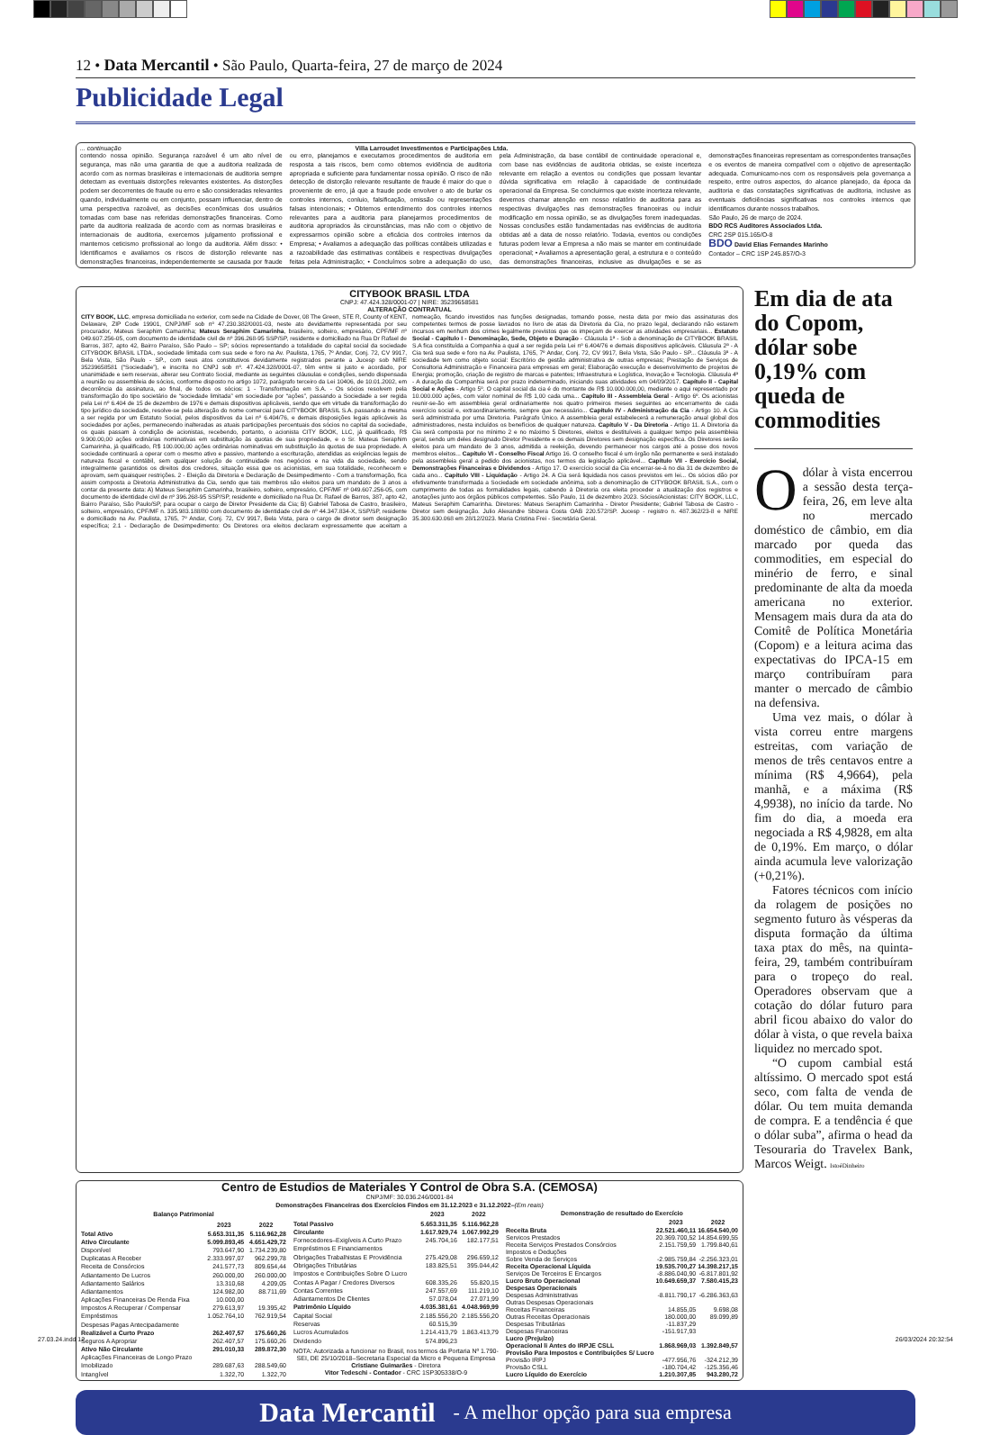12 • Data Mercantil • São Paulo, Quarta-feira, 27 de março de 2024
Publicidade Legal
... continuação Villa Larroudet Investimentos e Participações Ltda.
contendo nossa opinião. Segurança razoável é um alto nível de segurança, mas não uma garantia de que a auditoria realizada de acordo com as normas brasileiras e internacionais de auditoria sempre detectam as eventuais distorções relevantes existentes. As distorções podem ser decorrentes de fraude ou erro e são consideradas relevantes quando, individualmente ou em conjunto, possam influenciar, dentro de uma perspectiva razoável, as decisões econômicas dos usuários tomadas com base nas referidas demonstrações financeiras. Como parte da auditoria realizada de acordo com as normas brasileiras e internacionais de auditoria, exercemos julgamento profissional e mantemos ceticismo profissional ao longo da auditoria. Além disso: • Identificamos e avaliamos os riscos de distorção relevante nas demonstrações financeiras, independentemente se causada por fraude ou erro, planejamos e executamos procedimentos de auditoria em resposta a tais riscos, bem como obtemos evidência de auditoria apropriada e suficiente para fundamentar nossa opinião. O risco de não detecção de distorção relevante resultante de fraude é maior do que o proveniente de erro, já que a fraude pode envolver o ato de burlar os controles internos, conluio, falsificação, omissão ou representações falsas intencionais; • Obtemos entendimento dos controles internos relevantes para a auditoria para planejarmos procedimentos de auditoria apropriados às circunstâncias, mas não com o objetivo de expressarmos opinião sobre a eficácia dos controles internos da Empresa; • Avaliamos a adequação das políticas contábeis utilizadas e a razoabilidade das estimativas contábeis e respectivas divulgações feitas pela Administração; • Concluímos sobre a adequação do uso, pela Administração, da base contábil de continuidade operacional e, com base nas evidências de auditoria obtidas, se existe incerteza relevante em relação a eventos ou condições que possam levantar dúvida significativa em relação à capacidade de continuidade operacional da Empresa. Se concluirmos que existe incerteza relevante, devemos chamar atenção em nosso relatório de auditoria para as respectivas divulgações nas demonstrações financeiras ou incluir modificação em nossa opinião, se as divulgações forem inadequadas. Nossas conclusões estão fundamentadas nas evidências de auditoria obtidas até a data de nosso relatório. Todavia, eventos ou condições futuras podem levar a Empresa a não mais se manter em continuidade operacional; • Avaliamos a apresentação geral, a estrutura e o conteúdo das demonstrações financeiras, inclusive as divulgações e se as demonstrações financeiras representam as correspondentes transações e os eventos de maneira compatível com o objetivo de apresentação adequada. Comunicamo-nos com os responsáveis pela governança a respeito, entre outros aspectos, do alcance planejado, da época da auditoria e das constatações significativas de auditoria, inclusive as eventuais deficiências significativas nos controles internos que identificamos durante nossos trabalhos.
São Paulo, 26 de março de 2024.
BDO RCS Auditores Associados Ltda.
CRC 2SP 015.165/O-8
BDO David Elias Fernandes Marinho
Contador – CRC 1SP 245.857/O-3
CITYBOOK BRASIL LTDA
CNPJ: 47.424.328/0001-07 | NIRE: 35239658581
ALTERAÇÃO CONTRATUAL
CITY BOOK, LLC, empresa domiciliada no exterior, com sede na Cidade de Dover, 08 The Green, STE R, County of KENT, Delaware, ZIP Code 19901, CNPJ/MF sob nº 47.230.382/0001-03, neste ato devidamente representada por seu procurador, Mateus Seraphim Camarinha; Mateus Seraphim Camarinha, brasileiro, solteiro, empresário, CPF/MF nº 049.607.256-05, com documento de identidade civil de nº 396.268-95 SSP/SP, residente e domiciliado na Rua Dr Rafael de Barros, 387, apto 42, Bairro Paraíso, São Paulo – SP; sócios representando a totalidade do capital social da sociedade CITYBOOK BRASIL LTDA., sociedade limitada com sua sede e foro na Av. Paulista, 1765, 7º Andar, Conj. 72, CV 9917, Bela Vista, São Paulo - SP., com seus atos constitutivos devidamente registrados perante a Jucesp sob NIRE 35239658581 (“Sociedade”), e inscrita no CNPJ sob nº. 47.424.328/0001-07, têm entre si justo e acordado, por unanimidade e sem reservas, alterar seu Contrato Social, mediante as seguintes cláusulas e condições, sendo dispensada a reunião ou assembleia de sócios, conforme disposto no artigo 1072, parágrafo terceiro da Lei 10406, de 10.01.2002, em decorrência da assinatura, ao final, de todos os sócios: 1 - Transformação em S.A. - Os sócios resolvem pela transformação do tipo societário de “sociedade limitada” em sociedade por “ações”, passando a Sociedade a ser regida pela Lei nº 6.404 de 15 de dezembro de 1976 e demais dispositivos aplicáveis, sendo que em virtude da transformação do tipo jurídico da sociedade, resolve-se pela alteração do nome comercial para CITYBOOK BRASIL S.A. passando a mesma a ser regida por um Estatuto Social, pelos dispositivos da Lei nº 6.404/76, e demais disposições legais aplicáveis às sociedades por ações, permanecendo inalteradas as atuais participações percentuais dos sócios no capital da sociedade, os quais passam à condição de acionistas, recebendo, portanto, o acionista CITY BOOK, LLC, já qualificado, R$ 9.900.00,00 ações ordinárias nominativas em substituição às quotas de sua propriedade, e o Sr. Mateus Seraphim Camarinha, já qualificado, R$ 100.000,00 ações ordinárias nominativas em substituição às quotas de sua propriedade. A sociedade continuará a operar com o mesmo ativo e passivo, mantendo a escrituração, atendidas as exigências legais de natureza fiscal e contábil, sem qualquer solução de continuidade nos negócios e na vida da sociedade, sendo integralmente garantidos os direitos dos credores, situação essa que os acionistas, em sua totalidade, reconhecem e aprovam, sem quaisquer restrições. 2 - Eleição da Diretoria e Declaração de Desimpedimento - Com a transformação, fica assim composta a Diretoria Administrativa da Cia, sendo que tais membros são eleitos para um mandato de 3 anos a contar da presente data: A) Mateus Seraphim Camarinha, brasileiro, solteiro, empresário, CPF/MF nº 049.607.256-05, com documento de identidade civil de nº 396.268-95 SSP/SP, residente e domiciliado na Rua Dr. Rafael de Barros, 387, apto 42, Bairro Paraíso, São Paulo/SP, para ocupar o cargo de Diretor Presidente da Cia; B) Gabriel Tabosa de Castro, brasileiro, solteiro, empresário, CPF/MF n. 335.983.188/80 com documento de identidade civil de nº 44.347.834-X, SSP/SP, residente e domiciliado na Av. Paulista, 1765, 7º Andar, Conj. 72, CV 9917, Bela Vista, para o cargo de diretor sem designação específica; 2.1 - Declaração de Desimpedimento: Os Diretores ora eleitos declaram expressamente que aceitam a nomeação, ficando investidos nas funções designadas, tomando posse, nesta data por meio das assinaturas dos competentes termos de posse lavrados no livro de atas da Diretoria da Cia, no prazo legal, declarando não estarem incursos em nenhum dos crimes legalmente previstos que os impeçam de exercer as atividades empresariais... Estatuto Social - Capítulo I - Denominação, Sede, Objeto e Duração - Cláusula 1ª - Sob a denominação de CITYBOOK BRASIL S.A fica constituída a Companhia a qual a ser regida pela Lei nº 6.404/76 e demais dispositivos aplicáveis. Cláusula 2ª - A Cia terá sua sede e foro na Av. Paulista, 1765, 7º Andar, Conj. 72, CV 9917, Bela Vista, São Paulo - SP... Cláusula 3ª - A sociedade tem como objeto social: Escritório de gestão administrativa de outras empresas; Prestação de Serviços de Consultoria Administração e Financeira para empresas em geral; Elaboração execução e desenvolvimento de projetos de Energia; promoção, criação de registro de marcas e patentes; Infraestrutura e Logística, Inovação e Tecnologia. Cláusula 4ª - A duração da Companhia será por prazo indeterminado, iniciando suas atividades em 04/09/2017. Capítulo II - Capital Social e Ações - Artigo 5º. O capital social da cia é do montante de R$ 10.000.000,00, mediante o aqui representado por 10.000.000 ações, com valor nominal de R$ 1,00 cada uma... Capítulo III - Assembleia Geral - Artigo 6º. Os acionistas reunir-se-ão em assembleia geral ordinariamente nos quatro primeiros meses seguintes ao encerramento de cada exercício social e, extraordinariamente, sempre que necessário... Capítulo IV - Administração da Cia - Artigo 10. A Cia será administrada por uma Diretoria. Parágrafo Único. A assembleia geral estabelecerá a remuneração anual global dos administradores, nesta incluídos os benefícios de qualquer natureza. Capítulo V - Da Diretoria - Artigo 11. A Diretoria da Cia será composta por no mínimo 2 e no máximo 5 Diretores, eleitos e destituíveis a qualquer tempo pela assembleia geral, sendo um deles designado Diretor Presidente e os demais Diretores sem designação específica. Os Diretores serão eleitos para um mandato de 3 anos, admitida a reeleição, devendo permanecer nos cargos até a posse dos novos membros eleitos... Capítulo VI - Conselho Fiscal Artigo 16. O conselho fiscal é um órgão não permanente e será instalado pela assembleia geral a pedido dos acionistas, nos termos da legislação aplicável... Capítulo VII - Exercício Social, Demonstrações Financeiras e Dividendos - Artigo 17. O exercício social da Cia encerrar-se-á no dia 31 de dezembro de cada ano... Capítulo VIII - Liquidação - Artigo 24. A Cia será liquidada nos casos previstos em lei... Os sócios dão por efetivamente transformada a Sociedade em sociedade anônima, sob a denominação de CITYBOOK BRASIL S.A., com o cumprimento de todas as formalidades legais, cabendo à Diretoria ora eleita proceder a atualização dos registros e anotações junto aos órgãos públicos competentes. São Paulo, 11 de dezembro 2023. Sócios/Acionistas: CITY BOOK, LLC, Mateus Seraphim Camarinha. Diretores: Mateus Seraphim Camarinha - Diretor Presidente; Gabriel Tabosa de Castro - Diretor sem designação. Julio Alexandre Sbizera Costa OAB 220.572/SP. Jucesp - registro n. 487.362/23-8 e NIRE 35.300.630.068 em 28/12/2023. Maria Cristina Frei - Secretária Geral.
Em dia de ata do Copom, dólar sobe 0,19% com queda de commodities
Odólar à vista encerrou a sessão desta terça-feira, 26, em leve alta no mercado doméstico de câmbio, em dia marcado por queda das commodities, em especial do minério de ferro, e sinal predominante de alta da moeda americana no exterior. Mensagem mais dura da ata do Comitê de Política Monetária (Copom) e a leitura acima das expectativas do IPCA-15 em março contribuíram para manter o mercado de câmbio na defensiva.
Uma vez mais, o dólar à vista correu entre margens estreitas, com variação de menos de três centavos entre a mínima (R$ 4,9664), pela manhã, e a máxima (R$ 4,9938), no início da tarde. No fim do dia, a moeda era negociada a R$ 4,9828, em alta de 0,19%. Em março, o dólar ainda acumula leve valorização (+0,21%).
Fatores técnicos com início da rolagem de posições no segmento futuro às vésperas da disputa formação da última taxa ptax do mês, na quinta-feira, 29, também contribuíram para o tropeço do real. Operadores observam que a cotação do dólar futuro para abril ficou abaixo do valor do dólar à vista, o que revela baixa liquidez no mercado spot.
“O cupom cambial está altíssimo. O mercado spot está seco, com falta de venda de dólar. Ou tem muita demanda de compra. E a tendência é que o dólar suba”, afirma o head da Tesouraria do Travelex Bank, Marcos Weigt. IstoéDinheiro
Centro de Estudios de Materiales Y Control de Obra S.A. (CEMOSA)
CNPJ/MF: 30.036.246/0001-84
Demonstrações Financeiras dos Exercícios Findos em 31.12.2023 e 31.12.2022–(Em reais)
| Balanço Patrimonial | | |
| --- | --- | --- |
| | 2023 | 2022 |
| Total Ativo | 5.653.311,35 | 5.116.962,28 |
| Ativo Circulante | 5.099.893,45 | 4.651.429,72 |
| Disponível | 793.647,90 | 1.734.239,80 |
| Duplicatas A Receber | 2.333.997,07 | 962.299,78 |
| Receita de Consórcios | 241.577,73 | 809.654,44 |
| Adiantamento De Lucros | 260.000,00 | 260.000,00 |
| Adiantamento Salários | 13.310,68 | 4.209,05 |
| Adiantamentos | 124.982,00 | 88.711,69 |
| Aplicações Financeiras De Renda Fixa | 10.000,00 | |
| Impostos A Recuperar / Compensar | 279.613,97 | 19.395,42 |
| Empréstimos | 1.052.764,10 | 762.919,54 |
| Despesas Pagas Antecipadamente | | |
| Realizável a Curto Prazo | 262.407,57 | 175.660,26 |
| Seguros A Apropriar | 262.407,57 | 175.660,26 |
| Ativo Não Circulante | 291.010,33 | 289.872,30 |
| Aplicações Financeiras de Longo Prazo | | |
| Imobilizado | 289.687,63 | 288.549,60 |
| Intangível | 1.322,70 | 1.322,70 |
| | 2023 | 2022 |
| Total Passivo | 5.653.311,35 | 5.116.962,28 |
| Circulante | 1.617.929,74 | 1.067.992,29 |
| Fornecedores–Exigíveis A Curto Prazo | 245.704,16 | 182.177,51 |
| Empréstimos E Financiamentos | | |
| Obrigações Trabalhistas E Providência | 275.429,08 | 296.659,12 |
| Obrigações Tributárias | 183.825,51 | 395.044,42 |
| Impostos e Contribuições Sobre O Lucro | | |
| Contas A Pagar / Credores Diversos | 608.335,26 | 55.820,15 |
| Contas Correntes | 247.557,69 | 111.219,10 |
| Adiantamentos De Clientes | 57.078,04 | 27.071,99 |
| Patrimônio Líquido | 4.035.381,61 | 4.048.969,99 |
| Capital Social | 2.185.556,20 | 2.185.556,20 |
| Reservas | 60.515,39 | |
| Lucros Acumulados | 1.214.413,79 | 1.863.413,79 |
| Dividendo | 574.896,23 | |
| NOTA: Autorizada a funcionar no Brasil, nos termos da Portaria Nº 1.790-SEI, DE 25/10/2018–Secretaria Especial da Micro e Pequena Empresa Cristiane Guimarães - Diretora Vitor Tedeschi - Contador - CRC 1SP305338/O-9 | | |
| Demonstração de resultado do Exercício | | |
| --- | --- | --- |
| | 2023 | 2022 |
| Receita Bruta | 22.521.460,11 | 16.654.540,00 |
| Servicos Prestados | 20.369.700,52 | 14.854.699,55 |
| Receita Serviços Prestados Consórcios | 2.151.759,59 | 1.799.840,61 |
| Impostos e Deduções | | |
| Sobre Venda de Serviços | -2.985.759,84 | -2.256.323,01 |
| Receita Operacional Líquida | 19.535.700,27 | 14.398.217,15 |
| Serviços De Terceiros E Encargos | -8.886.040,90 | -6.817.801,92 |
| Lucro Bruto Operacional | 10.649.659,37 | 7.580.415,23 |
| Despesas Operacionais | | |
| Despesas Administrativas | -8.811.790,17 | -6.286.363,63 |
| Outras Despesas Operacionais | | |
| Receitas Financeiras | 14.855,05 | 9.698,08 |
| Outras Receitas Operacionais | 180.000,00 | 89.099,89 |
| Despesas Tributárias | -11.837,29 | |
| Despesas Financeiras | -151.917,93 | |
| Lucro (Prejuízo) | | |
| Operacional li Antes do IRPJE CSLL | 1.868.969,03 | 1.392.849,57 |
| Provisão Para Impostos e Contribuições S/ Lucro | | |
| Provisão IRPJ | -477.956,76 | -324.212,39 |
| Provisão CSLL | -180.704,42 | -125.356,46 |
| Lucro Líquido do Exercício | 1.210.307,85 | 943.280,72 |
Data Mercantil - A melhor opção para sua empresa
27.03.24.indd 12 26/03/2024 20:32:54